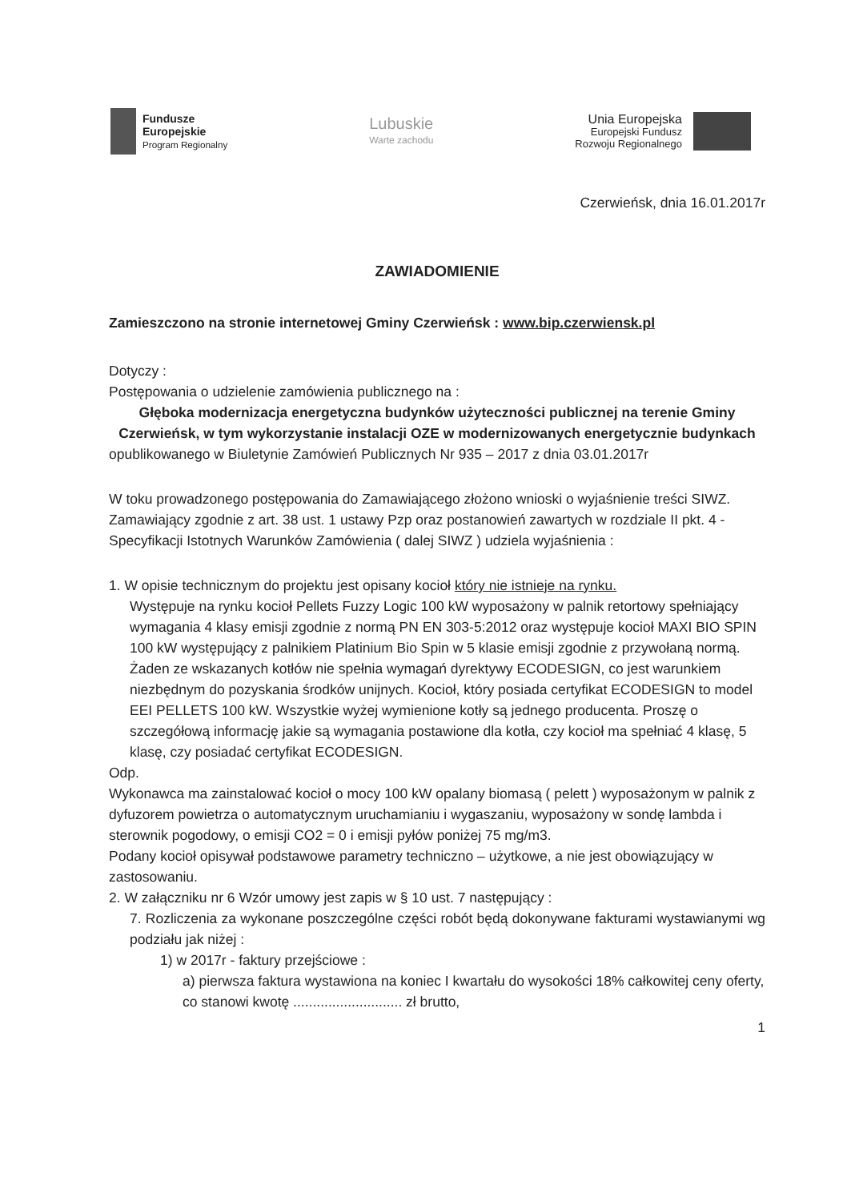Fundusze
Europejskie
Program Regionalny
Lubuskie
Warte zachodu
Unia Europejska
Europejski Fundusz
Rozwoju Regionalnego
Czerwieńsk, dnia 16.01.2017r
ZAWIADOMIENIE
Zamieszczono na stronie internetowej Gminy Czerwieńsk : www.bip.czerwiensk.pl
Dotyczy :
Postępowania o udzielenie zamówienia publicznego na :
Głęboka modernizacja energetyczna budynków użyteczności publicznej na terenie Gminy Czerwieńsk, w tym wykorzystanie instalacji OZE w modernizowanych energetycznie budynkach
opublikowanego w Biuletynie Zamówień Publicznych Nr 935 – 2017 z dnia 03.01.2017r
W toku prowadzonego postępowania do Zamawiającego złożono wnioski o wyjaśnienie treści SIWZ. Zamawiający zgodnie z art. 38 ust. 1 ustawy Pzp oraz postanowień zawartych w rozdziale II pkt. 4 - Specyfikacji Istotnych Warunków Zamówienia ( dalej SIWZ ) udziela wyjaśnienia :
1. W opisie technicznym do projektu jest opisany kocioł który nie istnieje na rynku.
Występuje na rynku kocioł Pellets Fuzzy Logic 100 kW wyposażony w palnik retortowy spełniający wymagania 4 klasy emisji zgodnie z normą PN EN 303-5:2012 oraz występuje kocioł MAXI BIO SPIN 100 kW występujący z palnikiem Platinium Bio Spin w 5 klasie emisji zgodnie z przywołaną normą. Żaden ze wskazanych kotłów nie spełnia wymagań dyrektywy ECODESIGN, co jest warunkiem niezbędnym do pozyskania środków unijnych. Kocioł, który posiada certyfikat ECODESIGN to model EEI PELLETS 100 kW. Wszystkie wyżej wymienione kotły są jednego producenta. Proszę o szczegółową informację jakie są wymagania postawione dla kotła, czy kocioł ma spełniać 4 klasę, 5 klasę, czy posiadać certyfikat ECODESIGN.
Odp.
Wykonawca ma zainstalować kocioł o mocy 100 kW opalany biomasą ( pelett ) wyposażonym w palnik z dyfuzorem powietrza o automatycznym uruchamianiu i wygaszaniu, wyposażony w sondę lambda i sterownik pogodowy, o emisji CO2 = 0 i emisji pyłów poniżej 75 mg/m3.
Podany kocioł opisywał podstawowe parametry techniczno – użytkowe, a nie jest obowiązujący w zastosowaniu.
2. W załączniku nr 6 Wzór umowy jest zapis w § 10 ust. 7 następujący :
7. Rozliczenia za wykonane poszczególne części robót będą dokonywane fakturami wystawianymi wg podziału jak niżej :
1) w 2017r - faktury przejściowe :
a) pierwsza faktura wystawiona na koniec I kwartału do wysokości 18% całkowitej ceny oferty, co stanowi kwotę ............................ zł brutto,
1